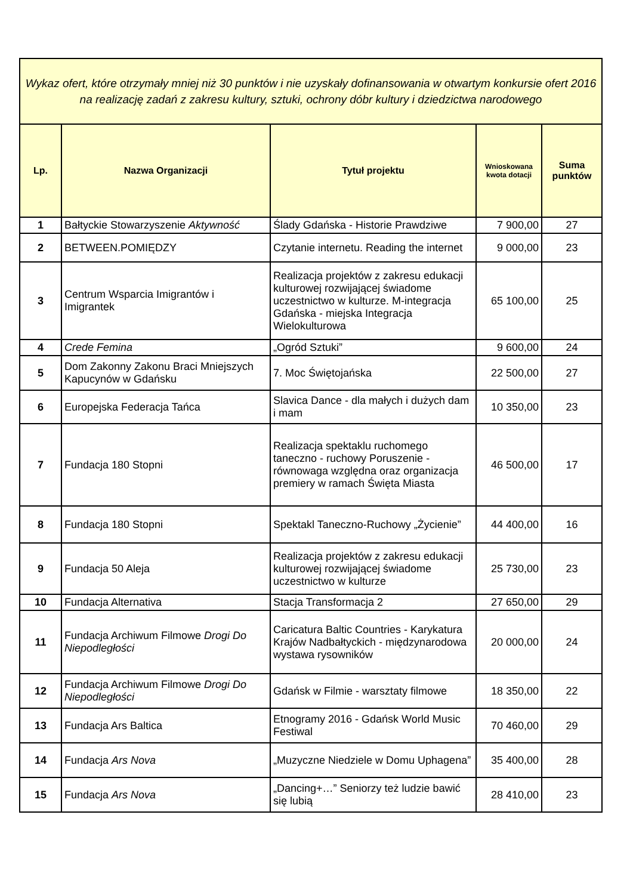| Wykaz ofert, które otrzymały mniej niż 30 punktów i nie uzyskały dofinansowania w otwartym konkursie ofert 2016 na realizację zadań z zakresu kultury, sztuki, ochrony dóbr kultury i dziedzictwa narodowego | | | | |
| --- | --- | --- | --- | --- |
| Lp. | Nazwa Organizacji | Tytuł projektu | Wnioskowana kwota dotacji | Suma punktów |
| 1 | Bałtyckie Stowarzyszenie Aktywność | Ślady Gdańska - Historie Prawdziwe | 7 900,00 | 27 |
| 2 | BETWEEN.POMIĘDZY | Czytanie internetu. Reading the internet | 9 000,00 | 23 |
| 3 | Centrum Wsparcia Imigrantów i Imigrantek | Realizacja projektów z zakresu edukacji kulturowej rozwijającej świadome uczestnictwo w kulturze. M-integracja Gdańska - miejska Integracja Wielokulturowa | 65 100,00 | 25 |
| 4 | Crede Femina | „Ogród Sztuki” | 9 600,00 | 24 |
| 5 | Dom Zakonny Zakonu Braci Mniejszych Kapucynów w Gdańsku | 7. Moc Świętojańska | 22 500,00 | 27 |
| 6 | Europejska Federacja Tańca | Slavica Dance - dla małych i dużych dam i mam | 10 350,00 | 23 |
| 7 | Fundacja 180 Stopni | Realizacja spektaklu ruchomego taneczno - ruchowy Poruszenie - równowaga względna oraz organizacja premiery w ramach Święta Miasta | 46 500,00 | 17 |
| 8 | Fundacja 180 Stopni | Spektakl Taneczno-Ruchowy „Życienie” | 44 400,00 | 16 |
| 9 | Fundacja 50 Aleja | Realizacja projektów z zakresu edukacji kulturowej rozwijającej świadome uczestnictwo w kulturze | 25 730,00 | 23 |
| 10 | Fundacja Alternativa | Stacja Transformacja 2 | 27 650,00 | 29 |
| 11 | Fundacja Archiwum Filmowe Drogi Do Niepodległości | Caricatura Baltic Countries - Karykatura Krajów Nadbałtyckich - międzynarodowa wystawa rysowników | 20 000,00 | 24 |
| 12 | Fundacja Archiwum Filmowe Drogi Do Niepodległości | Gdańsk w Filmie - warsztaty filmowe | 18 350,00 | 22 |
| 13 | Fundacja Ars Baltica | Etnogramy 2016 - Gdańsk World Music Festiwal | 70 460,00 | 29 |
| 14 | Fundacja Ars Nova | „Muzyczne Niedziele w Domu Uphagena” | 35 400,00 | 28 |
| 15 | Fundacja Ars Nova | „Dancing+…” Seniorzy też ludzie bawić się lubią | 28 410,00 | 23 |